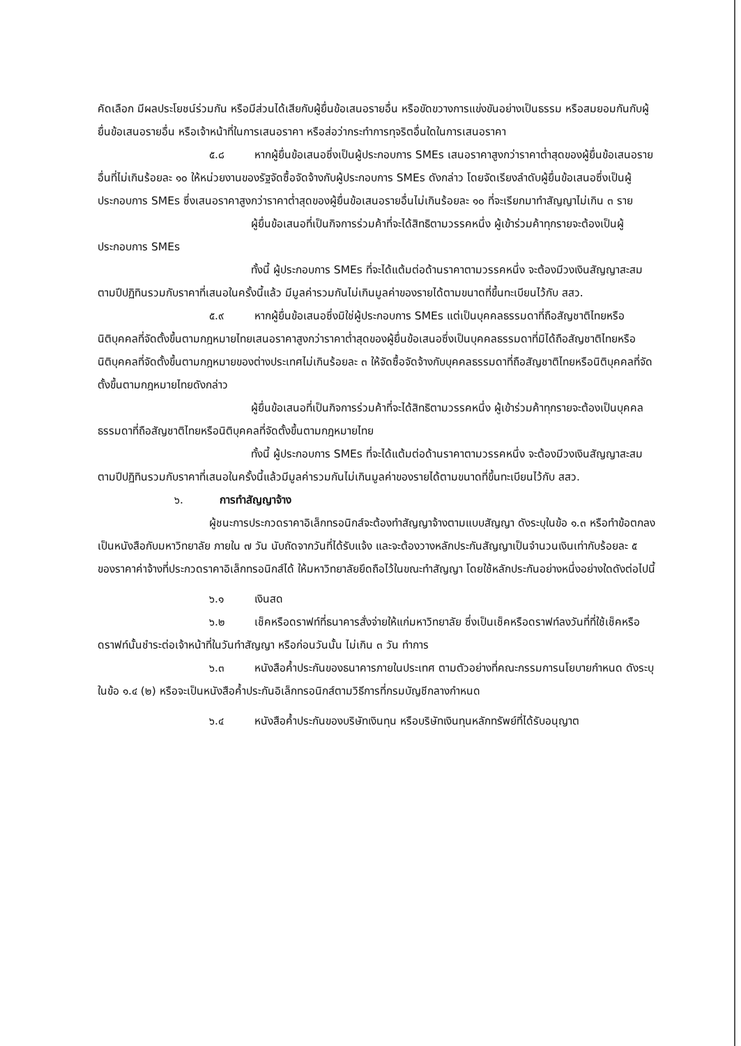คัดเลือก มีผลประโยชน์ร่วมกัน หรือมีส่วนได้เสียกับผู้ยื่นข้อเสนอรายอื่น หรือขัดขวางการแข่งขันอย่างเป็นธรรม หรือสมยอมกันกับผู้ยื่นข้อเสนอรายอื่น หรือเจ้าหน้าที่ในการเสนอราคา หรือส่อว่ากระทำการทุจริตอื่นใดในการเสนอราคา
๕.๘ หากผู้ยื่นข้อเสนอซึ่งเป็นผู้ประกอบการ SMEs เสนอราคาสูงกว่าราคาต่ำสุดของผู้ยื่นข้อเสนอรายอื่นที่ไม่เกินร้อยละ ๑๐ ให้หน่วยงานของรัฐจัดซื้อจัดจ้างกับผู้ประกอบการ SMEs ดังกล่าว โดยจัดเรียงลำดับผู้ยื่นข้อเสนอซึ่งเป็นผู้ประกอบการ SMEs ซึ่งเสนอราคาสูงกว่าราคาต่ำสุดของผู้ยื่นข้อเสนอรายอื่นไม่เกินร้อยละ ๑๐ ที่จะเรียกมาทำสัญญาไม่เกิน ๓ ราย
ผู้ยื่นข้อเสนอที่เป็นกิจการร่วมค้าที่จะได้สิทธิตามวรรคหนึ่ง ผู้เข้าร่วมค้าทุกรายจะต้องเป็นผู้ประกอบการ SMEs
ทั้งนี้ ผู้ประกอบการ SMEs ที่จะได้แต้มต่อด้านราคาตามวรรคหนึ่ง จะต้องมีวงเงินสัญญาสะสมตามปีปฏิทินรวมกับราคาที่เสนอในครั้งนี้แล้ว มีมูลค่ารวมกันไม่เกินมูลค่าของรายได้ตามขนาดที่ขึ้นทะเบียนไว้กับ สสว.
๕.๙ หากผู้ยื่นข้อเสนอซึ่งมิใช่ผู้ประกอบการ SMEs แต่เป็นบุคคลธรรมดาที่ถือสัญชาติไทยหรือนิติบุคคลที่จัดตั้งขึ้นตามกฎหมายไทยเสนอราคาสูงกว่าราคาต่ำสุดของผู้ยื่นข้อเสนอซึ่งเป็นบุคคลธรรมดาที่มิได้ถือสัญชาติไทยหรือนิติบุคคลที่จัดตั้งขึ้นตามกฎหมายของต่างประเทศไม่เกินร้อยละ ๓ ให้จัดซื้อจัดจ้างกับบุคคลธรรมดาที่ถือสัญชาติไทยหรือนิติบุคคลที่จัดตั้งขึ้นตามกฎหมายไทยดังกล่าว
ผู้ยื่นข้อเสนอที่เป็นกิจการร่วมค้าที่จะได้สิทธิตามวรรคหนึ่ง ผู้เข้าร่วมค้าทุกรายจะต้องเป็นบุคคลธรรมดาที่ถือสัญชาติไทยหรือนิติบุคคลที่จัดตั้งขึ้นตามกฎหมายไทย
ทั้งนี้ ผู้ประกอบการ SMEs ที่จะได้แต้มต่อด้านราคาตามวรรคหนึ่ง จะต้องมีวงเงินสัญญาสะสมตามปีปฏิทินรวมกับราคาที่เสนอในครั้งนี้แล้วมีมูลค่ารวมกันไม่เกินมูลค่าของรายได้ตามขนาดที่ขึ้นทะเบียนไว้กับ สสว.
๖. การทำสัญญาจ้าง
ผู้ชนะการประกวดราคาอิเล็กทรอนิกส์จะต้องทำสัญญาจ้างตามแบบสัญญา ดังระบุในข้อ ๑.๓ หรือทำข้อตกลงเป็นหนังสือกับมหาวิทยาลัย ภายใน ๗ วัน นับถัดจากวันที่ได้รับแจ้ง และจะต้องวางหลักประกันสัญญาเป็นจำนวนเงินเท่ากับร้อยละ ๕ ของราคาค่าจ้างที่ประกวดราคาอิเล็กทรอนิกส์ได้ ให้มหาวิทยาลัยยึดถือไว้ในขณะทำสัญญา โดยใช้หลักประกันอย่างหนึ่งอย่างใดดังต่อไปนี้
๖.๑ เงินสด
๖.๒ เช็คหรือดราฟท์ที่ธนาคารสั่งจ่ายให้แก่มหาวิทยาลัย ซึ่งเป็นเช็คหรือดราฟท์ลงวันที่ที่ใช้เช็คหรือดราฟท์นั้นชำระต่อเจ้าหน้าที่ในวันทำสัญญา หรือก่อนวันนั้น ไม่เกิน ๓ วัน ทำการ
๖.๓ หนังสือค้ำประกันของธนาคารภายในประเทศ ตามตัวอย่างที่คณะกรรมการนโยบายกำหนด ดังระบุในข้อ ๑.๔ (๒) หรือจะเป็นหนังสือค้ำประกันอิเล็กทรอนิกส์ตามวิธีการที่กรมบัญชีกลางกำหนด
๖.๔ หนังสือค้ำประกันของบริษัทเงินทุน หรือบริษัทเงินทุนหลักทรัพย์ที่ได้รับอนุญาต